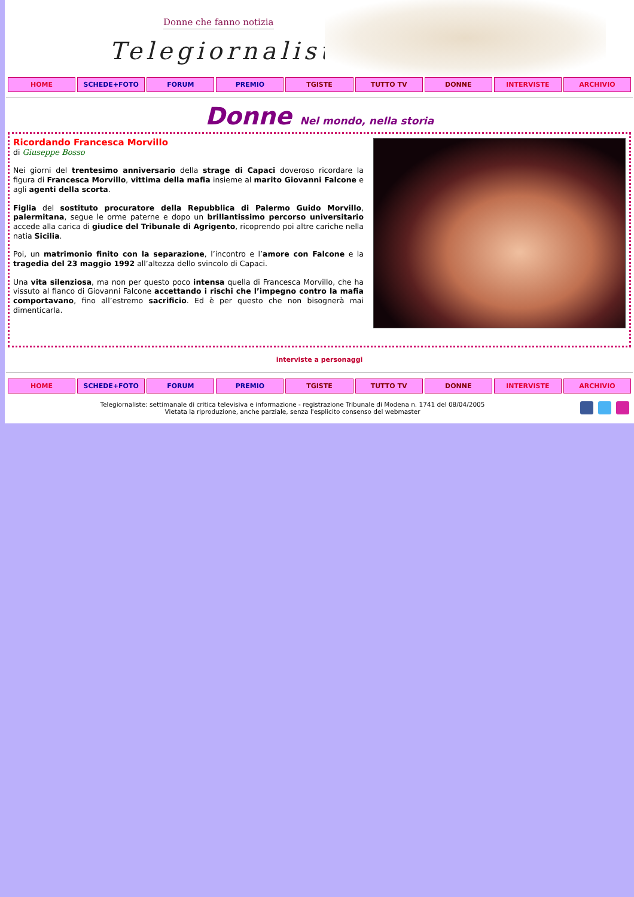Donne che fanno notizia
Telegiornaliste
HOME SCHEDE+FOTO FORUM PREMIO TGISTE TUTTO TV DONNE INTERVISTE ARCHIVIO
Donne Nel mondo, nella storia
Ricordando Francesca Morvillo
di Giuseppe Bosso
Nei giorni del trentesimo anniversario della strage di Capaci doveroso ricordare la figura di Francesca Morvillo, vittima della mafia insieme al marito Giovanni Falcone e agli agenti della scorta.
Figlia del sostituto procuratore della Repubblica di Palermo Guido Morvillo, palermitana, segue le orme paterne e dopo un brillantissimo percorso universitario accede alla carica di giudice del Tribunale di Agrigento, ricoprendo poi altre cariche nella natia Sicilia.
Poi, un matrimonio finito con la separazione, l’incontro e l’amore con Falcone e la tragedia del 23 maggio 1992 all’altezza dello svincolo di Capaci.
Una vita silenziosa, ma non per questo poco intensa quella di Francesca Morvillo, che ha vissuto al fianco di Giovanni Falcone accettando i rischi che l’impegno contro la mafia comportavano, fino all’estremo sacrificio. Ed è per questo che non bisognerà mai dimenticarla.
interviste a personaggi
HOME SCHEDE+FOTO FORUM PREMIO TGISTE TUTTO TV DONNE INTERVISTE ARCHIVIO
Telegiornaliste: settimanale di critica televisiva e informazione - registrazione Tribunale di Modena n. 1741 del 08/04/2005
Vietata la riproduzione, anche parziale, senza l'esplicito consenso del webmaster